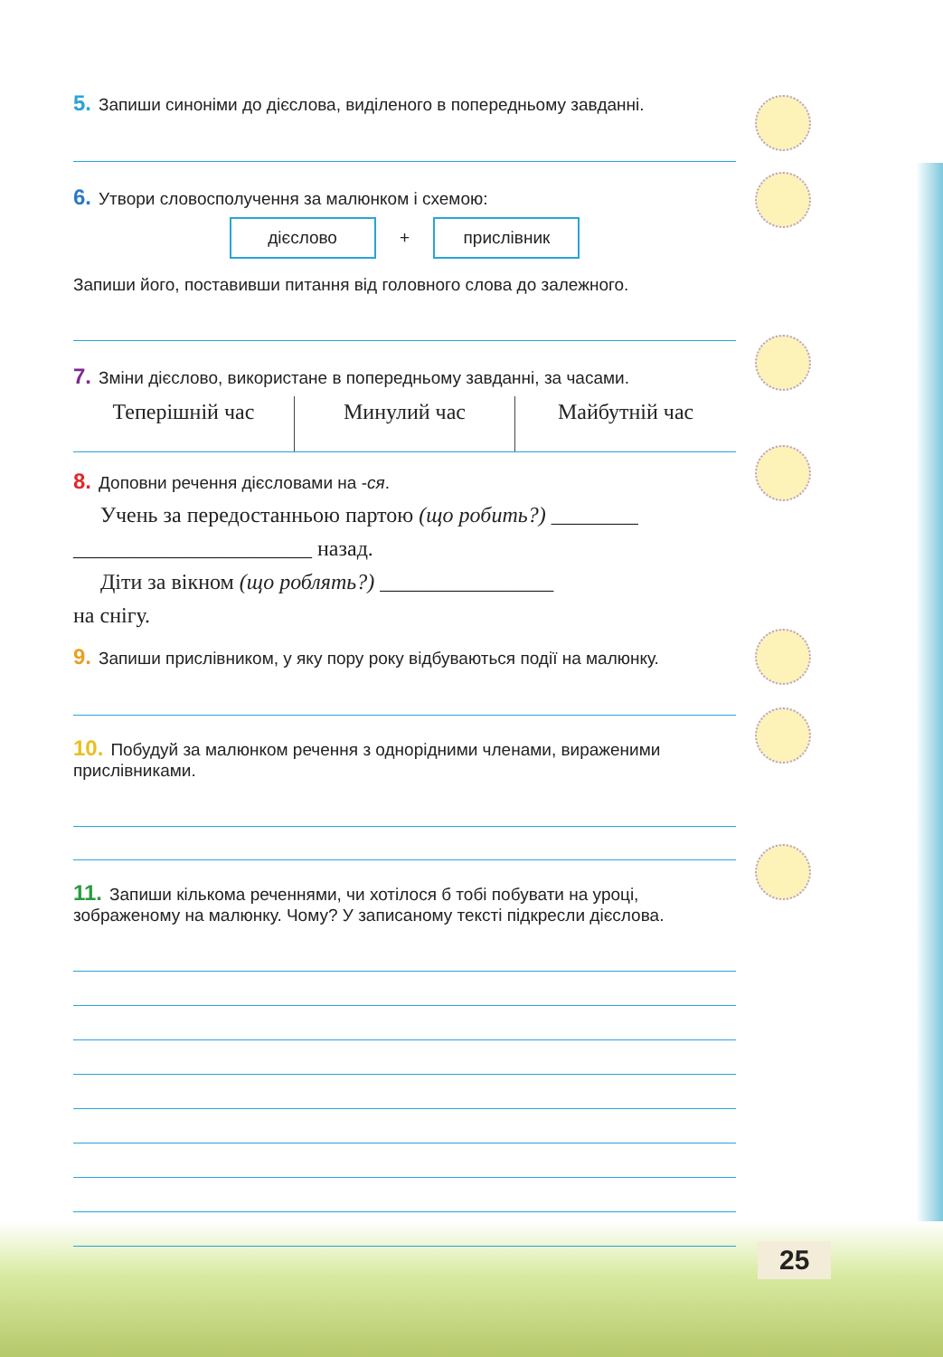5. Запиши синоніми до дієслова, виділеного в попередньому завданні.
6. Утвори словосполучення за малюнком і схемою:
дієслово + прислівник
Запиши його, поставивши питання від головного слова до залежного.
7. Зміни дієслово, використане в попередньому завданні, за часами.
| Теперішній час | Минулий час | Майбутній час |
8. Доповни речення дієсловами на -ся.
Учень за передостанньою партою (що робить?) ________
______________________ назад.
Діти за вікном (що роблять?) ________________
на снігу.
9. Запиши прислівником, у яку пору року відбуваються події на малюнку.
10. Побудуй за малюнком речення з однорідними членами, вираженими прислівниками.
11. Запиши кількома реченнями, чи хотілося б тобі побувати на уроці, зображеному на малюнку. Чому? У записаному тексті підкресли дієслова.
25